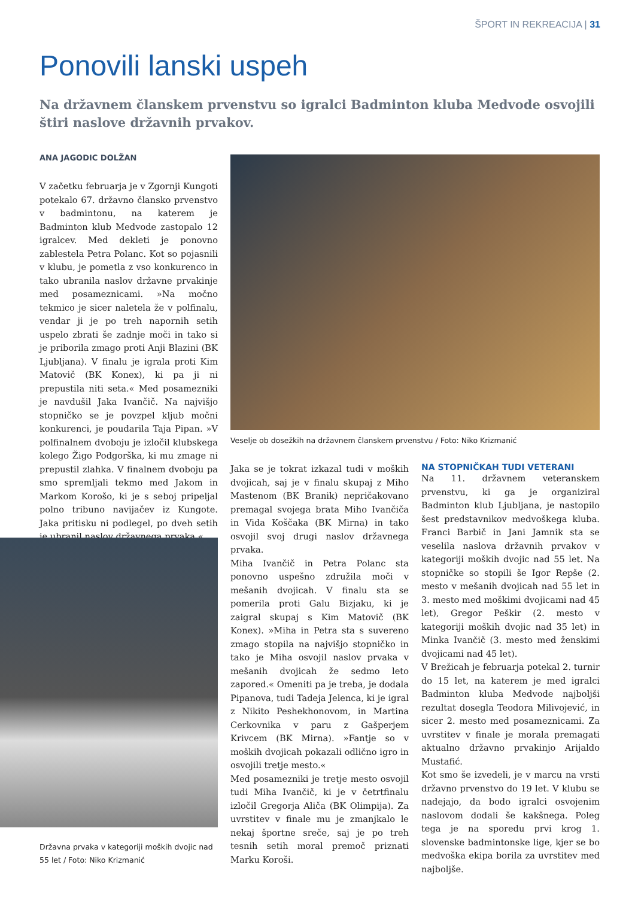ŠPORT IN REKREACIJA | 31
Ponovili lanski uspeh
Na državnem članskem prvenstvu so igralci Badminton kluba Medvode osvojili štiri naslove državnih prvakov.
ANA JAGODIC DOLŽAN
V začetku februarja je v Zgornji Kungoti potekalo 67. državno člansko prvenstvo v badmintonu, na katerem je Badminton klub Medvode zastopalo 12 igralcev. Med dekleti je ponovno zablestela Petra Polanc. Kot so pojasnili v klubu, je pometla z vso konkurenco in tako ubranila naslov državne prvakinje med posameznicami. »Na močno tekmico je sicer naletela že v polfinalu, vendar ji je po treh napornih setih uspelo zbrati še zadnje moči in tako si je priborila zmago proti Anji Blazini (BK Ljubljana). V finalu je igrala proti Kim Matovič (BK Konex), ki pa ji ni prepustila niti seta.« Med posamezniki je navdušil Jaka Ivančič. Na najvišjo stopničko se je povzpel kljub močni konkurenci, je poudarila Taja Pipan. »V polfinalnem dvoboju je izločil klubskega kolego Žigo Podgorška, ki mu zmage ni prepustil zlahka. V finalnem dvoboju pa smo spremljali tekmo med Jakom in Markom Korošo, ki je s seboj pripeljal polno tribuno navijačev iz Kungote. Jaka pritisku ni podlegel, po dveh setih je ubranil naslov državnega prvaka.«
Veselje ob dosežkih na državnem članskem prvenstvu / Foto: Niko Krizmanić
Državna prvaka v kategoriji moških dvojic nad 55 let / Foto: Niko Krizmanić
Jaka se je tokrat izkazal tudi v moških dvojicah, saj je v finalu skupaj z Miho Mastenom (BK Branik) nepričakovano premagal svojega brata Miho Ivančiča in Vida Koščaka (BK Mirna) in tako osvojil svoj drugi naslov državnega prvaka.
Miha Ivančič in Petra Polanc sta ponovno uspešno združila moči v mešanih dvojicah. V finalu sta se pomerila proti Galu Bizjaku, ki je zaigral skupaj s Kim Matovič (BK Konex). »Miha in Petra sta s suvereno zmago stopila na najvišjo stopničko in tako je Miha osvojil naslov prvaka v mešanih dvojicah že sedmo leto zapored.« Omeniti pa je treba, je dodala Pipanova, tudi Tadeja Jelenca, ki je igral z Nikito Peshekhonovom, in Martina Cerkovnika v paru z Gašperjem Krivcem (BK Mirna). »Fantje so v moških dvojicah pokazali odlično igro in osvojili tretje mesto.«
Med posamezniki je tretje mesto osvojil tudi Miha Ivančič, ki je v četrtfinalu izločil Gregorja Aliča (BK Olimpija). Za uvrstitev v finale mu je zmanjkalo le nekaj športne sreče, saj je po treh tesnih setih moral premoč priznati Marku Koroši.
NA STOPNIČKAH TUDI VETERANI
Na 11. državnem veteranskem prvenstvu, ki ga je organiziral Badminton klub Ljubljana, je nastopilo šest predstavnikov medvoškega kluba. Franci Barbič in Jani Jamnik sta se veselila naslova državnih prvakov v kategoriji moških dvojic nad 55 let. Na stopničke so stopili še Igor Repše (2. mesto v mešanih dvojicah nad 55 let in 3. mesto med moškimi dvojicami nad 45 let), Gregor Peškir (2. mesto v kategoriji moških dvojic nad 35 let) in Minka Ivančič (3. mesto med ženskimi dvojicami nad 45 let).
V Brežicah je februarja potekal 2. turnir do 15 let, na katerem je med igralci Badminton kluba Medvode najboljši rezultat dosegla Teodora Milivojević, in sicer 2. mesto med posameznicami. Za uvrstitev v finale je morala premagati aktualno državno prvakinjo Arijaldo Mustafić.
Kot smo še izvedeli, je v marcu na vrsti državno prvenstvo do 19 let. V klubu se nadejajo, da bodo igralci osvojenim naslovom dodali še kakšnega. Poleg tega je na sporedu prvi krog 1. slovenske badmintonske lige, kjer se bo medvoška ekipa borila za uvrstitev med najboljše.